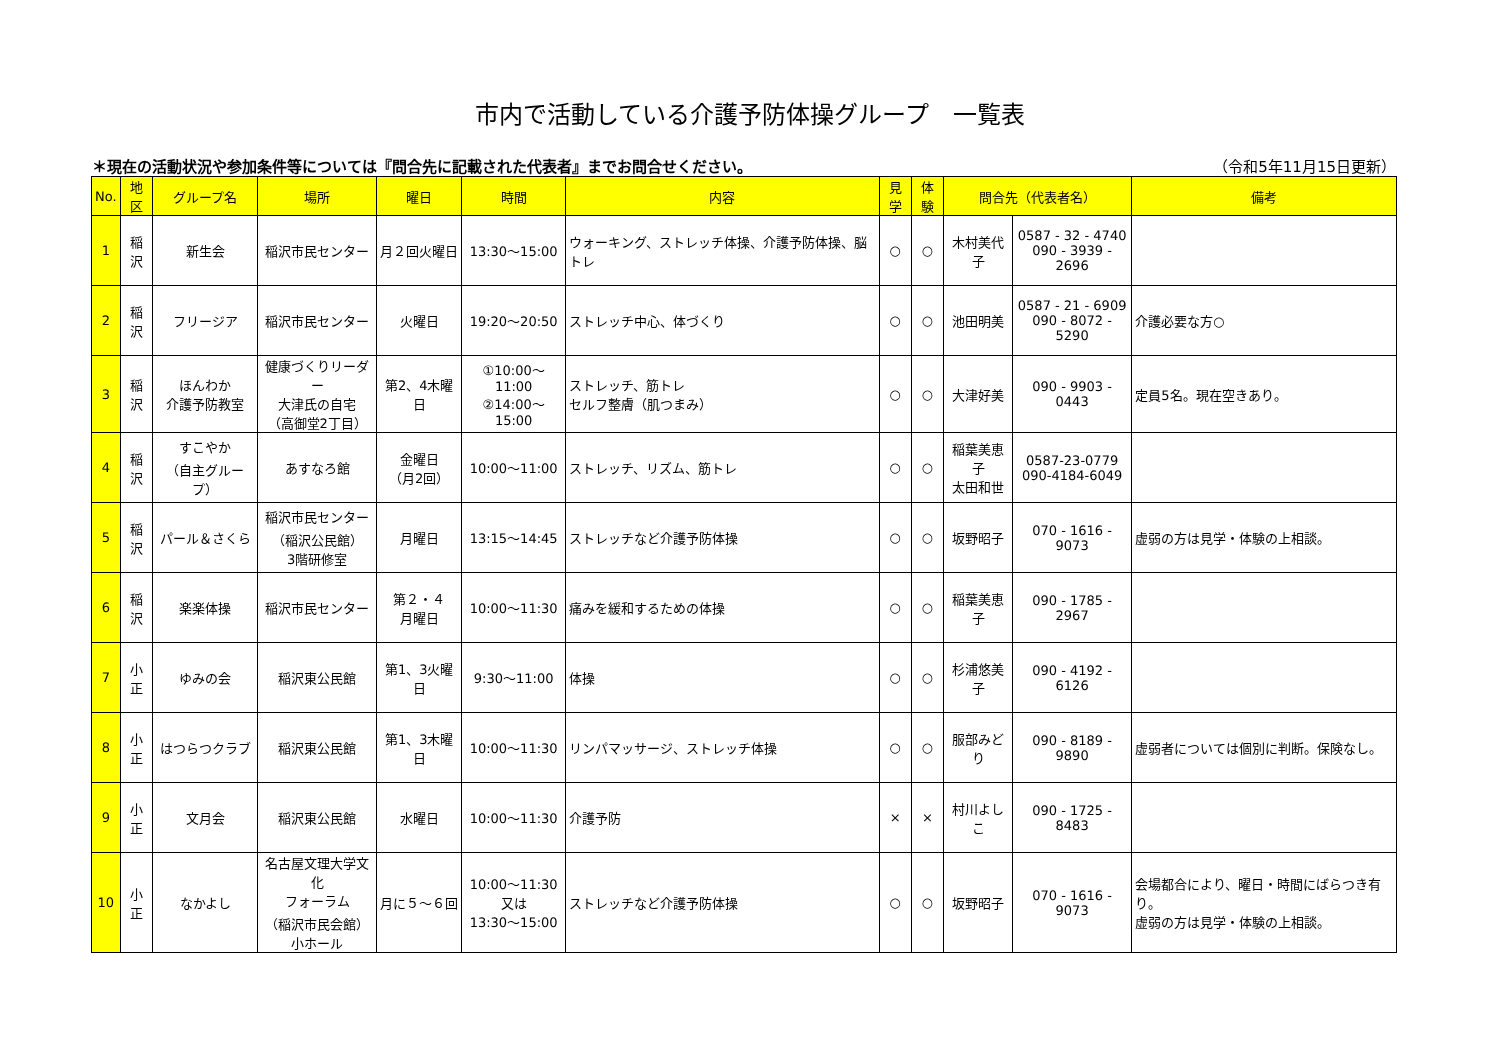市内で活動している介護予防体操グループ　一覧表
＊現在の活動状況や参加条件等については『問合先に記載された代表者』までお問合せください。 （令和5年11月15日更新）
| No. | 地区 | グループ名 | 場所 | 曜日 | 時間 | 内容 | 見学 | 体験 | 問合先（代表者名） | | 備考 |
| --- | --- | --- | --- | --- | --- | --- | --- | --- | --- | --- | --- |
| 1 | 稲沢 | 新生会 | 稲沢市民センター | 月２回火曜日 | 13:30～15:00 | ウォーキング、ストレッチ体操、介護予防体操、脳トレ | ○ | ○ | 木村美代子 | 0587 - 32 - 4740 090 - 3939 - 2696 | |
| 2 | 稲沢 | フリージア | 稲沢市民センター | 火曜日 | 19:20～20:50 | ストレッチ中心、体づくり | ○ | ○ | 池田明美 | 0587 - 21 - 6909 090 - 8072 - 5290 | 介護必要な方○ |
| 3 | 稲沢 | ほんわか 介護予防教室 | 健康づくりリーダー 大津氏の自宅 （高御堂2丁目） | 第2、4木曜日 | ①10:00～11:00 ②14:00～15:00 | ストレッチ、筋トレ セルフ整膚（肌つまみ） | ○ | ○ | 大津好美 | 090 - 9903 - 0443 | 定員5名。現在空きあり。 |
| 4 | 稲沢 | すこやか （自主グループ） | あすなろ館 | 金曜日 （月2回） | 10:00～11:00 | ストレッチ、リズム、筋トレ | ○ | ○ | 稲葉美恵子 太田和世 | 0587-23-0779 090-4184-6049 | |
| 5 | 稲沢 | パール＆さくら | 稲沢市民センター （稲沢公民館） 3階研修室 | 月曜日 | 13:15～14:45 | ストレッチなど介護予防体操 | ○ | ○ | 坂野昭子 | 070 - 1616 - 9073 | 虚弱の方は見学・体験の上相談。 |
| 6 | 稲沢 | 楽楽体操 | 稲沢市民センター | 第２・４ 月曜日 | 10:00～11:30 | 痛みを緩和するための体操 | ○ | ○ | 稲葉美恵子 | 090 - 1785 - 2967 | |
| 7 | 小正 | ゆみの会 | 稲沢東公民館 | 第1、3火曜日 | 9:30～11:00 | 体操 | ○ | ○ | 杉浦悠美子 | 090 - 4192 - 6126 | |
| 8 | 小正 | はつらつクラブ | 稲沢東公民館 | 第1、3木曜日 | 10:00～11:30 | リンパマッサージ、ストレッチ体操 | ○ | ○ | 服部みどり | 090 - 8189 - 9890 | 虚弱者については個別に判断。保険なし。 |
| 9 | 小正 | 文月会 | 稲沢東公民館 | 水曜日 | 10:00～11:30 | 介護予防 | × | × | 村川よしこ | 090 - 1725 - 8483 | |
| 10 | 小正 | なかよし | 名古屋文理大学文化 フォーラム （稲沢市民会館） 小ホール | 月に５～６回 | 10:00～11:30 又は 13:30～15:00 | ストレッチなど介護予防体操 | ○ | ○ | 坂野昭子 | 070 - 1616 - 9073 | 会場都合により、曜日・時間にばらつき有り。 虚弱の方は見学・体験の上相談。 |